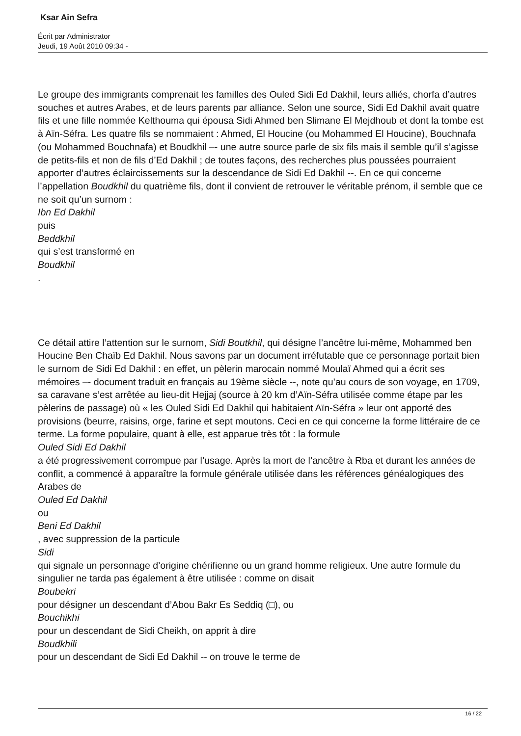Ksar Ain Sefra
Écrit par Administrator
Jeudi, 19 Août 2010 09:34 -
Le groupe des immigrants comprenait les familles des Ouled Sidi Ed Dakhil, leurs alliés, chorfa d’autres souches et autres Arabes, et de leurs parents par alliance. Selon une source, Sidi Ed Dakhil avait quatre fils et une fille nommée Kelthouma qui épousa Sidi Ahmed ben Slimane El Mejdhoub et dont la tombe est à Aïn-Séfra. Les quatre fils se nommaient : Ahmed, El Houcine (ou Mohammed El Houcine), Bouchnafa (ou Mohammed Bouchnafa) et Boudkhil –- une autre source parle de six fils mais il semble qu’il s’agisse de petits-fils et non de fils d’Ed Dakhil ; de toutes façons, des recherches plus poussées pourraient apporter d’autres éclaircissements sur la descendance de Sidi Ed Dakhil --. En ce qui concerne l’appellation Boudkhil du quatrième fils, dont il convient de retrouver le véritable prénom, il semble que ce ne soit qu’un surnom :
Ibn Ed Dakhil
puis
Beddkhil
qui s’est transformé en
Boudkhil
.
Ce détail attire l’attention sur le surnom, Sidi Boutkhil, qui désigne l’ancêtre lui-même, Mohammed ben Houcine Ben Chaïb Ed Dakhil. Nous savons par un document irréfutable que ce personnage portait bien le surnom de Sidi Ed Dakhil : en effet, un pèlerin marocain nommé Moulaï Ahmed qui a écrit ses mémoires –- document traduit en français au 19ème siècle --, note qu’au cours de son voyage, en 1709, sa caravane s’est arrêtée au lieu-dit Hejjaj (source à 20 km d’Aïn-Séfra utilisée comme étape par les pèlerins de passage) où « les Ouled Sidi Ed Dakhil qui habitaient Aïn-Séfra » leur ont apporté des provisions (beurre, raisins, orge, farine et sept moutons. Ceci en ce qui concerne la forme littéraire de ce terme. La forme populaire, quant à elle, est apparue très tôt : la formule
Ouled Sidi Ed Dakhil
a été progressivement corrompue par l’usage. Après la mort de l’ancêtre à Rba et durant les années de conflit, a commencé à apparaître la formule générale utilisée dans les références généalogiques des Arabes de
Ouled Ed Dakhil
ou
Beni Ed Dakhil
, avec suppression de la particule
Sidi
qui signale un personnage d’origine chérifienne ou un grand homme religieux. Une autre formule du singulier ne tarda pas également à être utilisée : comme on disait
Boubekri
pour désigner un descendant d’Abou Bakr Es Seddiq (□), ou
Bouchikhi
pour un descendant de Sidi Cheikh, on apprit à dire
Boudkhili
pour un descendant de Sidi Ed Dakhil -- on trouve le terme de
16 / 22